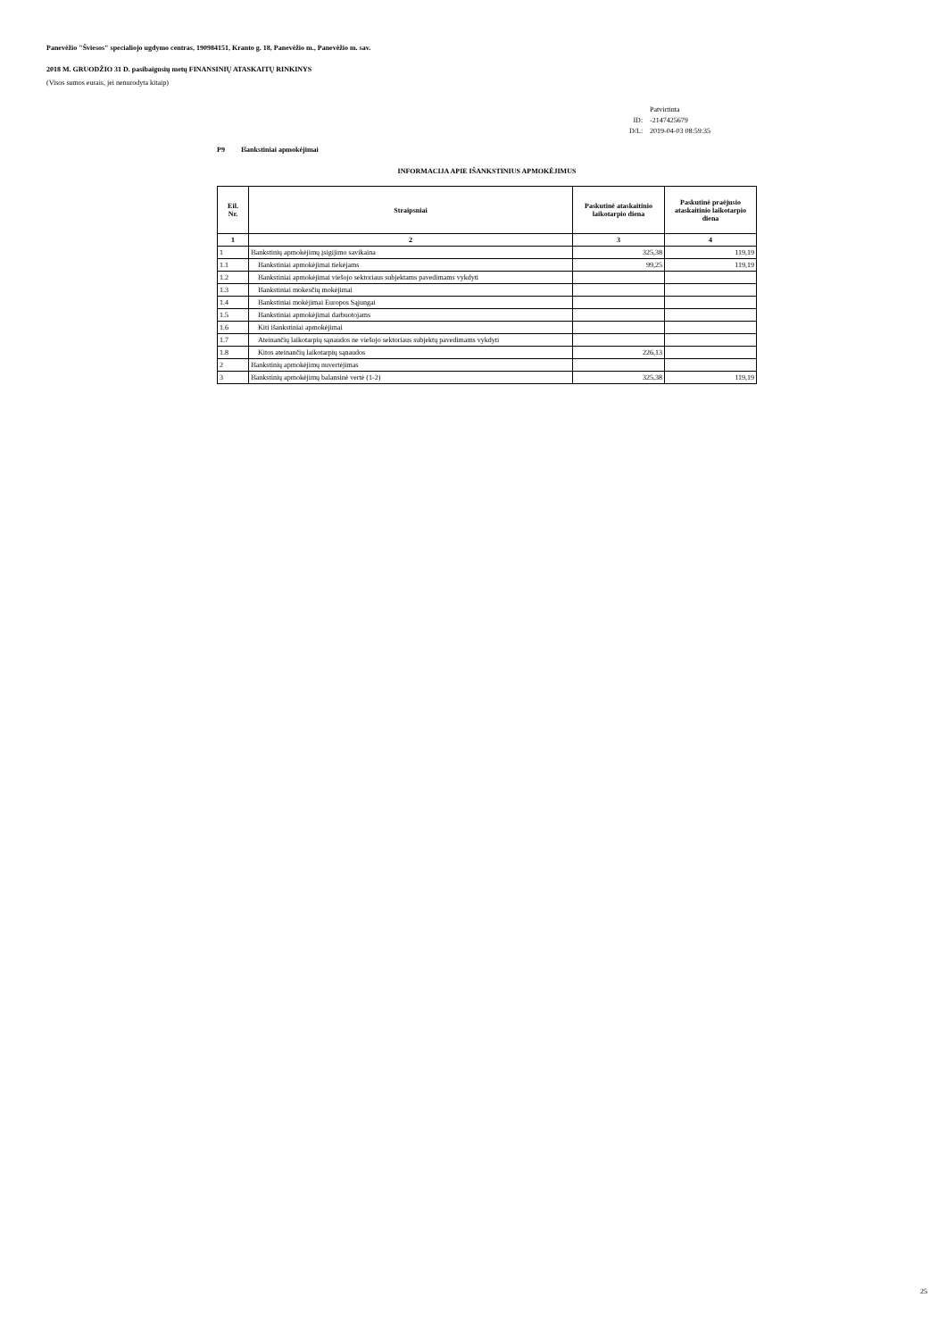Panevėžio "Šviesos" specialiojo ugdymo centras, 190984151, Kranto g. 18, Panevėžio m., Panevėžio m. sav.
2018 M. GRUODŽIO 31 D. pasibaigusių metų FINANSINIŲ ATASKAITŲ RINKINYS
(Visos sumos eurais, jei nenurodyta kitaip)
| | Patvirtinta |
| ID: | -2147425679 |
| D/L: | 2019-04-03 08:59:35 |
P9 Išankstiniai apmokėjimai
INFORMACIJA APIE IŠANKSTINIUS APMOKĖJIMUS
| Eil. Nr. | Straipsniai | Paskutinė ataskaitinio laikotarpio diena | Paskutinė praėjusio ataskaitinio laikotarpio diena |
| --- | --- | --- | --- |
| 1 | 2 | 3 | 4 |
| 1 | Išankstinių apmokėjimų įsigijimo savikaina | 325,38 | 119,19 |
| 1.1 | Išankstiniai apmokėjimai tiekėjams | 99,25 | 119,19 |
| 1.2 | Išankstiniai apmokėjimai viešojo sektoriaus subjektams pavedimams vykdyti | | |
| 1.3 | Išankstiniai mokesčių mokėjimai | | |
| 1.4 | Išankstiniai mokėjimai Europos Sąjungai | | |
| 1.5 | Išankstiniai apmokėjimai darbuotojams | | |
| 1.6 | Kiti išankstiniai apmokėjimai | | |
| 1.7 | Ateinančių laikotarpių sąnaudos ne viešojo sektoriaus subjektų pavedimams vykdyti | | |
| 1.8 | Kitos ateinančių laikotarpių sąnaudos | 226,13 | |
| 2 | Išankstinių apmokėjimų nuvertėjimas | | |
| 3 | Išankstinių apmokėjimų balansinė vertė (1-2) | 325,38 | 119,19 |
25